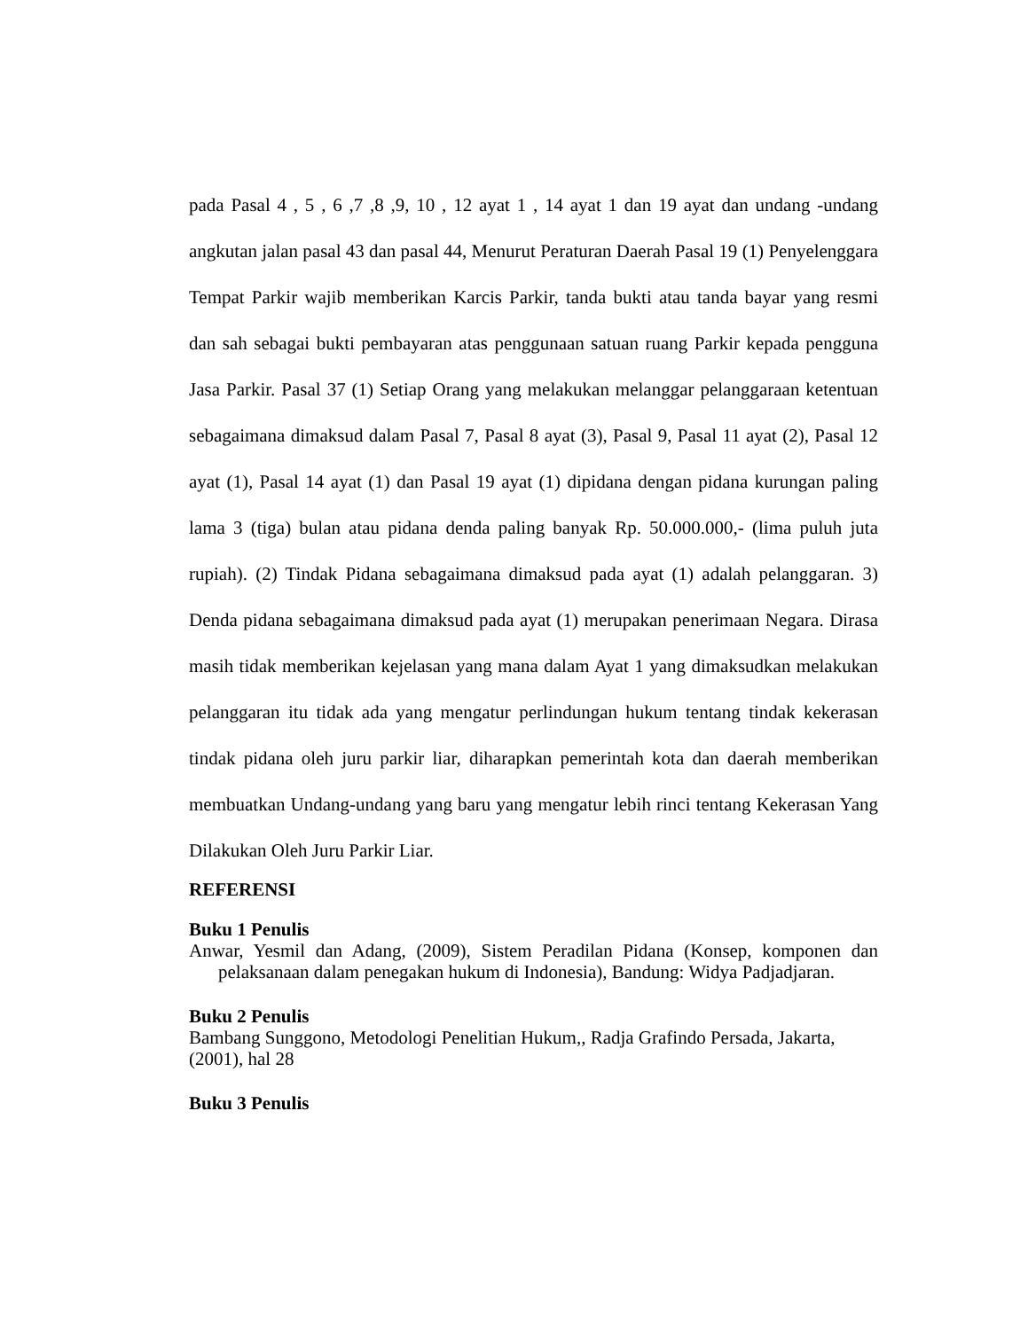pada Pasal 4 , 5 , 6 ,7 ,8 ,9, 10 , 12 ayat 1 , 14 ayat 1 dan 19 ayat dan undang -undang angkutan jalan pasal 43 dan pasal 44, Menurut Peraturan Daerah Pasal 19 (1) Penyelenggara Tempat Parkir wajib memberikan Karcis Parkir, tanda bukti atau tanda bayar yang resmi dan sah sebagai bukti pembayaran atas penggunaan satuan ruang Parkir kepada pengguna Jasa Parkir. Pasal 37 (1) Setiap Orang yang melakukan melanggar pelanggaraan ketentuan sebagaimana dimaksud dalam Pasal 7, Pasal 8 ayat (3), Pasal 9, Pasal 11 ayat (2), Pasal 12 ayat (1), Pasal 14 ayat (1) dan Pasal 19 ayat (1) dipidana dengan pidana kurungan paling lama 3 (tiga) bulan atau pidana denda paling banyak Rp. 50.000.000,- (lima puluh juta rupiah). (2) Tindak Pidana sebagaimana dimaksud pada ayat (1) adalah pelanggaran. 3) Denda pidana sebagaimana dimaksud pada ayat (1) merupakan penerimaan Negara. Dirasa masih tidak memberikan kejelasan yang mana dalam Ayat 1 yang dimaksudkan melakukan pelanggaran itu tidak ada yang mengatur perlindungan hukum tentang tindak kekerasan tindak pidana oleh juru parkir liar, diharapkan pemerintah kota dan daerah memberikan membuatkan Undang-undang yang baru yang mengatur lebih rinci tentang Kekerasan Yang Dilakukan Oleh Juru Parkir Liar.
REFERENSI
Buku 1 Penulis
Anwar, Yesmil dan Adang, (2009), Sistem Peradilan Pidana (Konsep, komponen dan pelaksanaan dalam penegakan hukum di Indonesia), Bandung: Widya Padjadjaran.
Buku 2 Penulis
Bambang Sunggono, Metodologi Penelitian Hukum,, Radja Grafindo Persada, Jakarta, (2001), hal 28
Buku 3 Penulis